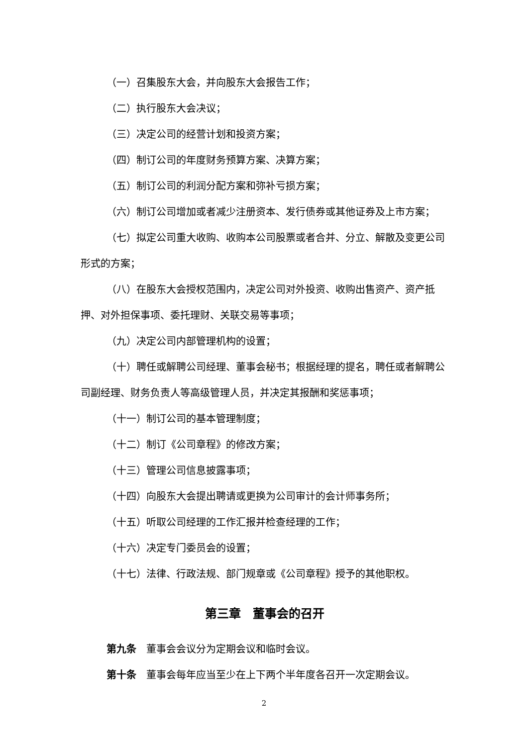（一）召集股东大会，并向股东大会报告工作；
（二）执行股东大会决议；
（三）决定公司的经营计划和投资方案；
（四）制订公司的年度财务预算方案、决算方案；
（五）制订公司的利润分配方案和弥补亏损方案；
（六）制订公司增加或者减少注册资本、发行债券或其他证券及上市方案；
（七）拟定公司重大收购、收购本公司股票或者合并、分立、解散及变更公司形式的方案；
（八）在股东大会授权范围内，决定公司对外投资、收购出售资产、资产抵押、对外担保事项、委托理财、关联交易等事项；
（九）决定公司内部管理机构的设置；
（十）聘任或解聘公司经理、董事会秘书；根据经理的提名，聘任或者解聘公司副经理、财务负责人等高级管理人员，并决定其报酬和奖惩事项；
（十一）制订公司的基本管理制度；
（十二）制订《公司章程》的修改方案；
（十三）管理公司信息披露事项；
（十四）向股东大会提出聘请或更换为公司审计的会计师事务所；
（十五）听取公司经理的工作汇报并检查经理的工作；
（十六）决定专门委员会的设置；
（十七）法律、行政法规、部门规章或《公司章程》授予的其他职权。
第三章　董事会的召开
第九条　董事会会议分为定期会议和临时会议。
第十条　董事会每年应当至少在上下两个半年度各召开一次定期会议。
2